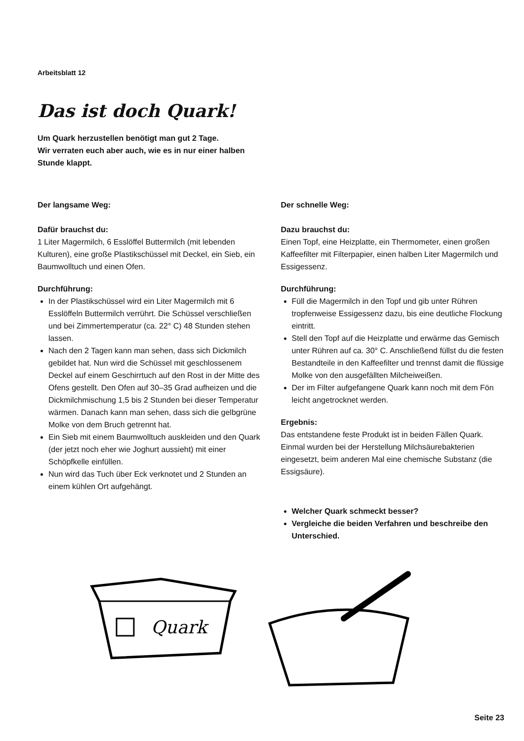Arbeitsblatt 12
Das ist doch Quark!
Um Quark herzustellen benötigt man gut 2 Tage.
Wir verraten euch aber auch, wie es in nur einer halben Stunde klappt.
Der langsame Weg:
Dafür brauchst du:
1 Liter Magermilch, 6 Esslöffel Buttermilch (mit lebenden Kulturen), eine große Plastikschüssel mit Deckel, ein Sieb, ein Baumwolltuch und einen Ofen.
Durchführung:
In der Plastikschüssel wird ein Liter Magermilch mit 6 Esslöffeln Buttermilch verrührt. Die Schüssel verschließen und bei Zimmertemperatur (ca. 22° C) 48 Stunden stehen lassen.
Nach den 2 Tagen kann man sehen, dass sich Dickmilch gebildet hat. Nun wird die Schüssel mit geschlossenem Deckel auf einem Geschirrtuch auf den Rost in der Mitte des Ofens gestellt. Den Ofen auf 30–35 Grad aufheizen und die Dickmilchmischung 1,5 bis 2 Stunden bei dieser Temperatur wärmen. Danach kann man sehen, dass sich die gelbgrüne Molke von dem Bruch getrennt hat.
Ein Sieb mit einem Baumwolltuch auskleiden und den Quark (der jetzt noch eher wie Joghurt aussieht) mit einer Schöpfkelle einfüllen.
Nun wird das Tuch über Eck verknotet und 2 Stunden an einem kühlen Ort aufgehängt.
Der schnelle Weg:
Dazu brauchst du:
Einen Topf, eine Heizplatte, ein Thermometer, einen großen Kaffeefilter mit Filterpapier, einen halben Liter Magermilch und Essigessenz.
Durchführung:
Füll die Magermilch in den Topf und gib unter Rühren tropfenweise Essigessenz dazu, bis eine deutliche Flockung eintritt.
Stell den Topf auf die Heizplatte und erwärme das Gemisch unter Rühren auf ca. 30° C. Anschließend füllst du die festen Bestandteile in den Kaffeefilter und trennst damit die flüssige Molke von den ausgefällten Milcheiweißen.
Der im Filter aufgefangene Quark kann noch mit dem Fön leicht angetrocknet werden.
Ergebnis:
Das entstandene feste Produkt ist in beiden Fällen Quark. Einmal wurden bei der Herstellung Milchsäurebakterien eingesetzt, beim anderen Mal eine chemische Substanz (die Essigsäure).
Welcher Quark schmeckt besser?
Vergleiche die beiden Verfahren und beschreibe den Unterschied.
Quark
Seite 23